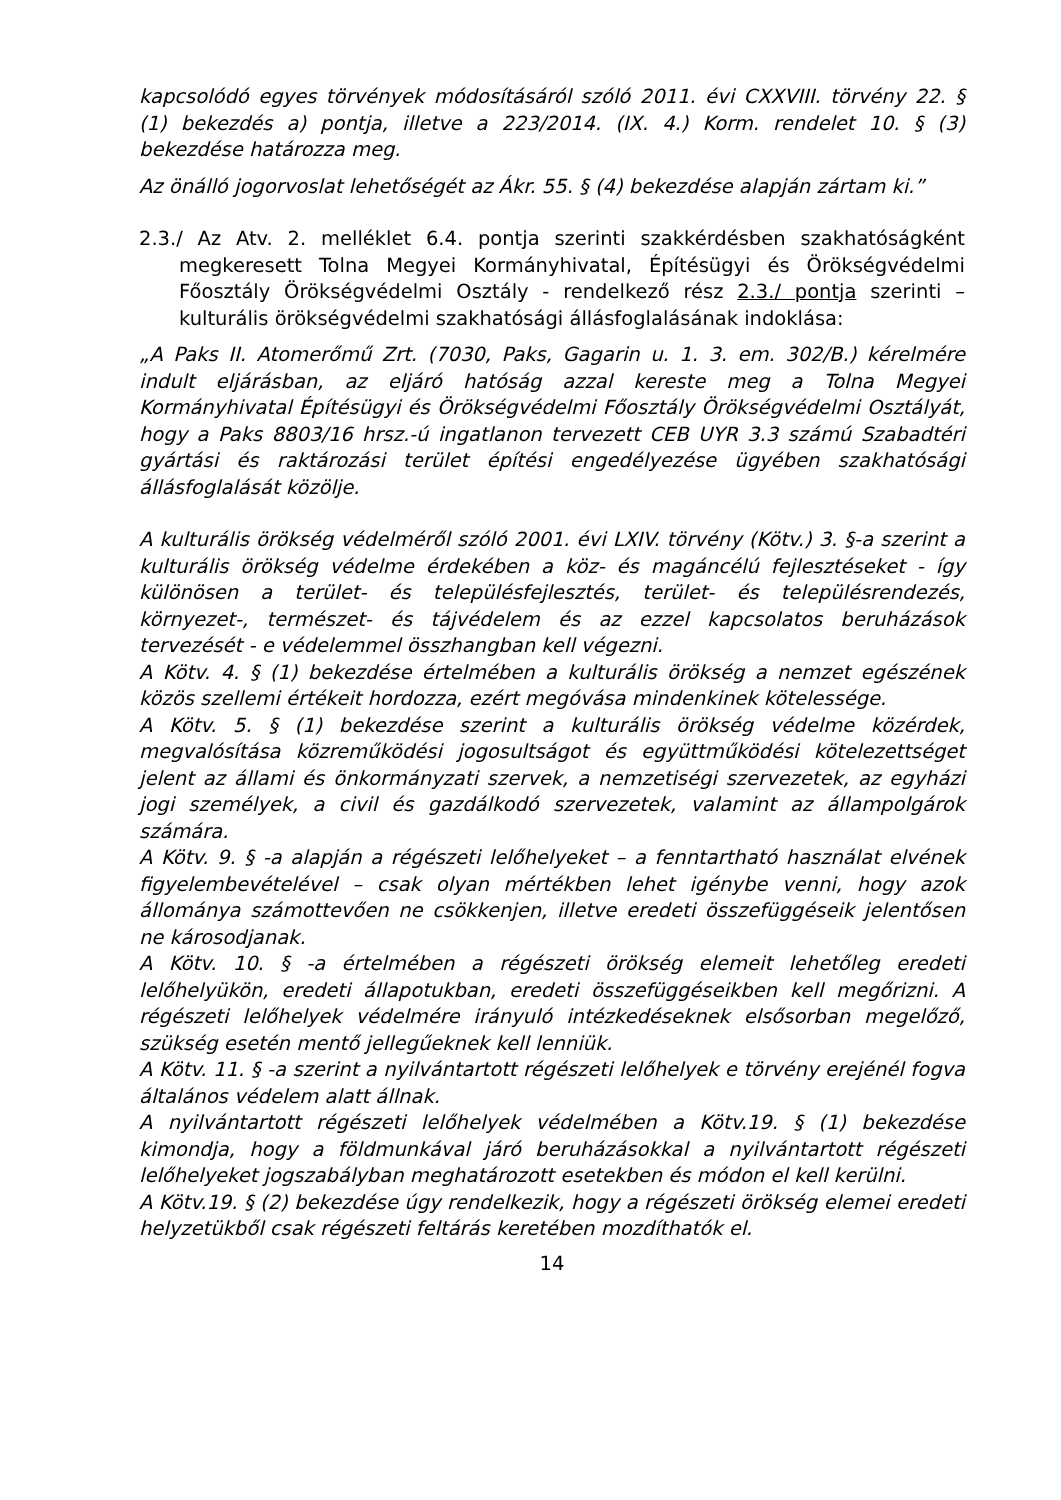kapcsolódó egyes törvények módosításáról szóló 2011. évi CXXVIII. törvény 22. § (1) bekezdés a) pontja, illetve a 223/2014. (IX. 4.) Korm. rendelet 10. § (3) bekezdése határozza meg.
Az önálló jogorvoslat lehetőségét az Ákr. 55. § (4) bekezdése alapján zártam ki.”
2.3./ Az Atv. 2. melléklet 6.4. pontja szerinti szakkérdésben szakhatóságként megkeresett Tolna Megyei Kormányhivatal, Építésügyi és Örökségvédelmi Főosztály Örökségvédelmi Osztály - rendelkező rész 2.3./ pontja szerinti – kulturális örökségvédelmi szakhatósági állásfoglalásának indoklása:
„A Paks II. Atomerőmű Zrt. (7030, Paks, Gagarin u. 1. 3. em. 302/B.) kérelmére indult eljárásban, az eljáró hatóság azzal kereste meg a Tolna Megyei Kormányhivatal Építésügyi és Örökségvédelmi Főosztály Örökségvédelmi Osztályát, hogy a Paks 8803/16 hrsz.-ú ingatlanon tervezett CEB UYR 3.3 számú Szabadtéri gyártási és raktározási terület építési engedélyezése ügyében szakhatósági állásfoglalását közölje.
A kulturális örökség védelméről szóló 2001. évi LXIV. törvény (Kötv.) 3. §-a szerint a kulturális örökség védelme érdekében a köz- és magáncélú fejlesztéseket - így különösen a terület- és településfejlesztés, terület- és településrendezés, környezet-, természet- és tájvédelem és az ezzel kapcsolatos beruházások tervezését - e védelemmel összhangban kell végezni.
A Kötv. 4. § (1) bekezdése értelmében a kulturális örökség a nemzet egészének közös szellemi értékeit hordozza, ezért megóvása mindenkinek kötelessége.
A Kötv. 5. § (1) bekezdése szerint a kulturális örökség védelme közérdek, megvalósítása közreműködési jogosultságot és együttműködési kötelezettséget jelent az állami és önkormányzati szervek, a nemzetiségi szervezetek, az egyházi jogi személyek, a civil és gazdálkodó szervezetek, valamint az állampolgárok számára.
A Kötv. 9. § -a alapján a régészeti lelőhelyeket – a fenntartható használat elvének figyelembevételével – csak olyan mértékben lehet igénybe venni, hogy azok állománya számottevően ne csökkenjen, illetve eredeti összefüggéseik jelentősen ne károsodjanak.
A Kötv. 10. § -a értelmében a régészeti örökség elemeit lehetőleg eredeti lelőhelyükön, eredeti állapotukban, eredeti összefüggéseikben kell megőrizni. A régészeti lelőhelyek védelmére irányuló intézkedéseknek elsősorban megelőző, szükség esetén mentő jellegűeknek kell lenniük.
A Kötv. 11. § -a szerint a nyilvántartott régészeti lelőhelyek e törvény erejénél fogva általános védelem alatt állnak.
A nyilvántartott régészeti lelőhelyek védelmében a Kötv.19. § (1) bekezdése kimondja, hogy a földmunkával járó beruházásokkal a nyilvántartott régészeti lelőhelyeket jogszabályban meghatározott esetekben és módon el kell kerülni.
A Kötv.19. § (2) bekezdése úgy rendelkezik, hogy a régészeti örökség elemei eredeti helyzetükből csak régészeti feltárás keretében mozdíthatók el.
14